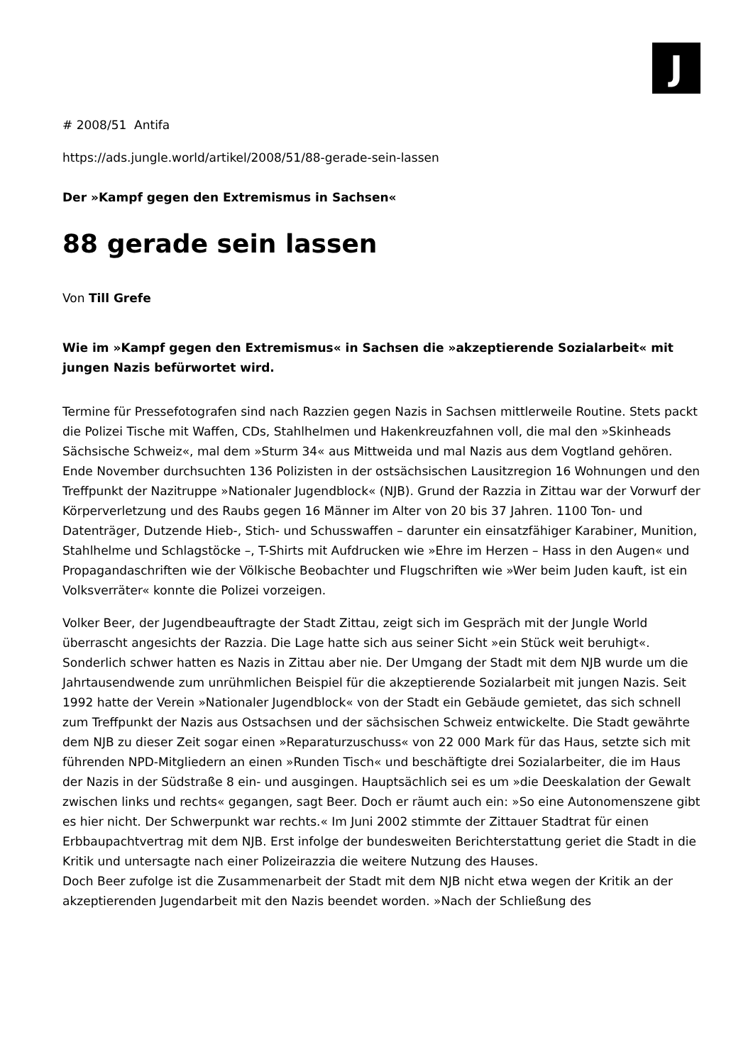J
# 2008/51 Antifa
https://ads.jungle.world/artikel/2008/51/88-gerade-sein-lassen
Der »Kampf gegen den Extremismus in Sachsen«
88 gerade sein lassen
Von Till Grefe
Wie im »Kampf gegen den Extremismus« in Sachsen die »akzeptierende Sozialarbeit« mit jungen Nazis befürwortet wird.
Termine für Pressefotografen sind nach Razzien gegen Nazis in Sachsen mittlerweile Routine. Stets packt die Polizei Tische mit Waffen, CDs, Stahlhelmen und Hakenkreuzfahnen voll, die mal den »Skinheads Sächsische Schweiz«, mal dem »Sturm 34« aus Mittweida und mal Nazis aus dem Vogtland gehören.
Ende November durchsuchten 136 Polizisten in der ostsächsischen Lausitzregion 16 Wohnungen und den Treffpunkt der Nazitruppe »Nationaler Jugendblock« (NJB). Grund der Razzia in Zittau war der Vorwurf der Körperverletzung und des Raubs gegen 16 Männer im Alter von 20 bis 37 Jahren. 1100 Ton- und Datenträger, Dutzende Hieb-, Stich- und Schusswaffen – darunter ein einsatzfähiger Karabiner, Munition, Stahlhelme und Schlagstöcke –, T-Shirts mit Aufdrucken wie »Ehre im Herzen – Hass in den Augen« und Propagandaschriften wie der Völkische Beobachter und Flugschriften wie »Wer beim Juden kauft, ist ein Volksverräter« konnte die Polizei vorzeigen.
Volker Beer, der Jugendbeauftragte der Stadt Zittau, zeigt sich im Gespräch mit der Jungle World überrascht angesichts der Razzia. Die Lage hatte sich aus seiner Sicht »ein Stück weit beruhigt«. Sonderlich schwer hatten es Nazis in Zittau aber nie. Der Umgang der Stadt mit dem NJB wurde um die Jahrtausendwende zum unrühmlichen Beispiel für die akzeptierende Sozialarbeit mit jungen Nazis. Seit 1992 hatte der Verein »Nationaler Jugendblock« von der Stadt ein Gebäude gemietet, das sich schnell zum Treffpunkt der Nazis aus Ostsachsen und der sächsischen Schweiz entwickelte. Die Stadt gewährte dem NJB zu dieser Zeit sogar einen »Reparaturzuschuss« von 22 000 Mark für das Haus, setzte sich mit führenden NPD-Mitgliedern an einen »Runden Tisch« und beschäftigte drei Sozialarbeiter, die im Haus der Nazis in der Südstraße 8 ein- und ausgingen. Hauptsächlich sei es um »die Deeskalation der Gewalt zwischen links und rechts« gegangen, sagt Beer. Doch er räumt auch ein: »So eine Autonomenszene gibt es hier nicht. Der Schwerpunkt war rechts.« Im Juni 2002 stimmte der Zittauer Stadtrat für einen Erbbaupachtvertrag mit dem NJB. Erst infolge der bundesweiten Berichterstattung geriet die Stadt in die Kritik und untersagte nach einer Polizeirazzia die weitere Nutzung des Hauses.
Doch Beer zufolge ist die Zusammenarbeit der Stadt mit dem NJB nicht etwa wegen der Kritik an der akzeptierenden Jugendarbeit mit den Nazis beendet worden. »Nach der Schließung des